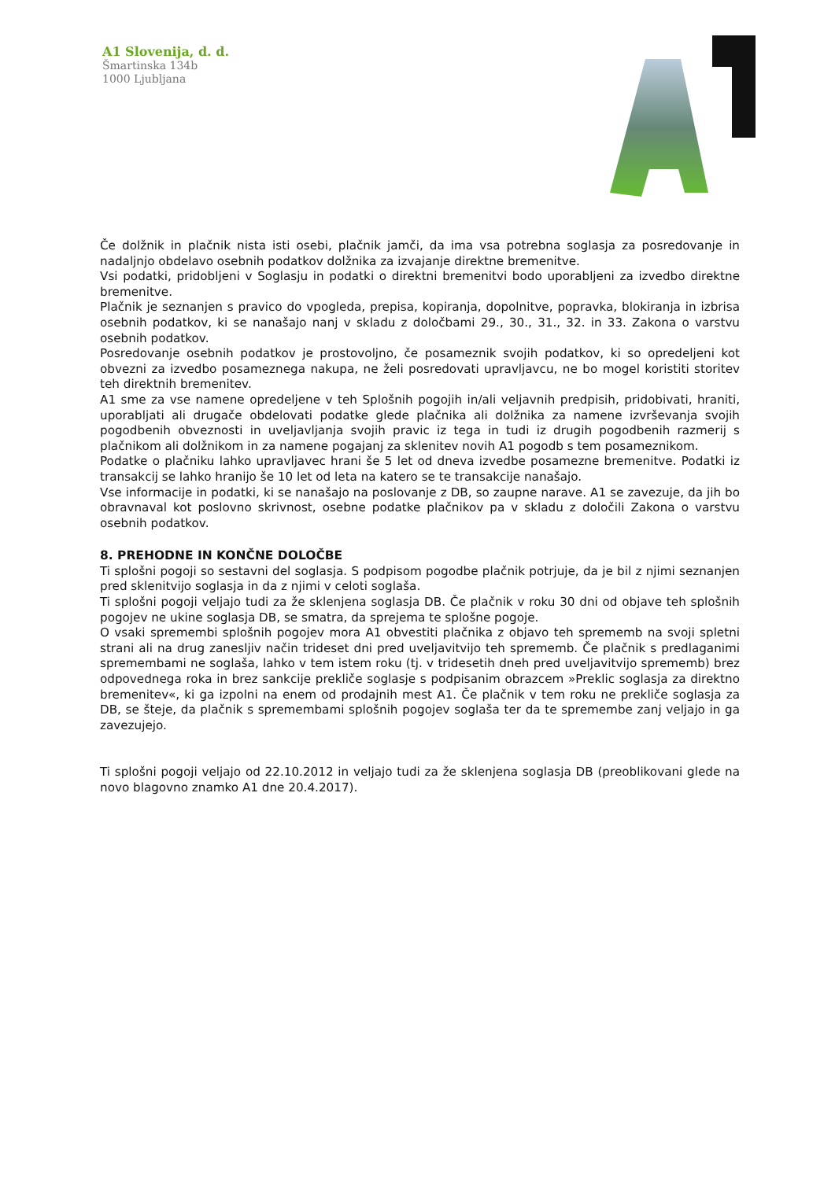A1 Slovenija, d. d.
Šmartinska 134b
1000 Ljubljana
Če dolžnik in plačnik nista isti osebi, plačnik jamči, da ima vsa potrebna soglasja za posredovanje in nadaljnjo obdelavo osebnih podatkov dolžnika za izvajanje direktne bremenitve.
Vsi podatki, pridobljeni v Soglasju in podatki o direktni bremenitvi bodo uporabljeni za izvedbo direktne bremenitve.
Plačnik je seznanjen s pravico do vpogleda, prepisa, kopiranja, dopolnitve, popravka, blokiranja in izbrisa osebnih podatkov, ki se nanašajo nanj v skladu z določbami 29., 30., 31., 32. in 33. Zakona o varstvu osebnih podatkov.
Posredovanje osebnih podatkov je prostovoljno, če posameznik svojih podatkov, ki so opredeljeni kot obvezni za izvedbo posameznega nakupa, ne želi posredovati upravljavcu, ne bo mogel koristiti storitev teh direktnih bremenitev.
A1 sme za vse namene opredeljene v teh Splošnih pogojih in/ali veljavnih predpisih, pridobivati, hraniti, uporabljati ali drugače obdelovati podatke glede plačnika ali dolžnika za namene izvrševanja svojih pogodbenih obveznosti in uveljavljanja svojih pravic iz tega in tudi iz drugih pogodbenih razmerij s plačnikom ali dolžnikom in za namene pogajanj za sklenitev novih A1 pogodb s tem posameznikom.
Podatke o plačniku lahko upravljavec hrani še 5 let od dneva izvedbe posamezne bremenitve. Podatki iz transakcij se lahko hranijo še 10 let od leta na katero se te transakcije nanašajo.
Vse informacije in podatki, ki se nanašajo na poslovanje z DB, so zaupne narave. A1 se zavezuje, da jih bo obravnaval kot poslovno skrivnost, osebne podatke plačnikov pa v skladu z določili Zakona o varstvu osebnih podatkov.
8. PREHODNE IN KONČNE DOLOČBE
Ti splošni pogoji so sestavni del soglasja. S podpisom pogodbe plačnik potrjuje, da je bil z njimi seznanjen pred sklenitvijo soglasja in da z njimi v celoti soglaša.
Ti splošni pogoji veljajo tudi za že sklenjena soglasja DB. Če plačnik v roku 30 dni od objave teh splošnih pogojev ne ukine soglasja DB, se smatra, da sprejema te splošne pogoje.
O vsaki spremembi splošnih pogojev mora A1 obvestiti plačnika z objavo teh sprememb na svoji spletni strani ali na drug zanesljiv način trideset dni pred uveljavitvijo teh sprememb. Če plačnik s predlaganimi spremembami ne soglaša, lahko v tem istem roku (tj. v tridesetih dneh pred uveljavitvijo sprememb) brez odpovednega roka in brez sankcije prekliče soglasje s podpisanim obrazcem »Preklic soglasja za direktno bremenitev«, ki ga izpolni na enem od prodajnih mest A1. Če plačnik v tem roku ne prekliče soglasja za DB, se šteje, da plačnik s spremembami splošnih pogojev soglaša ter da te spremembe zanj veljajo in ga zavezujejo.
Ti splošni pogoji veljajo od 22.10.2012 in veljajo tudi za že sklenjena soglasja DB (preoblikovani glede na novo blagovno znamko A1 dne 20.4.2017).